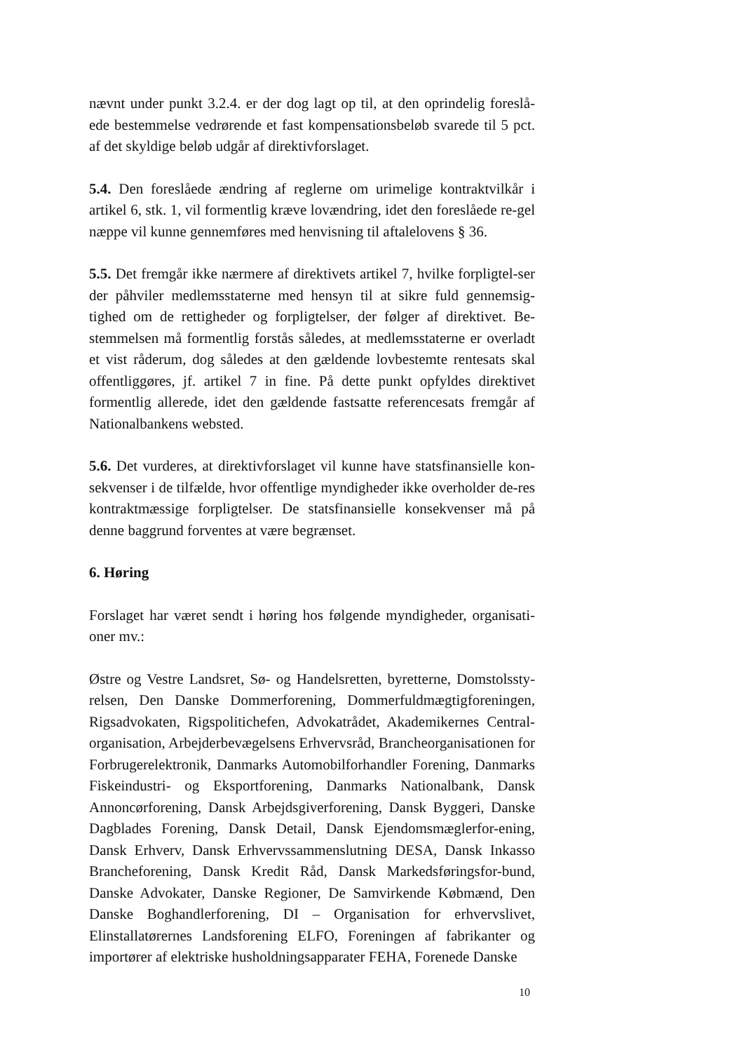nævnt under punkt 3.2.4. er der dog lagt op til, at den oprindelig foreslå-ede bestemmelse vedrørende et fast kompensationsbeløb svarede til 5 pct. af det skyldige beløb udgår af direktivforslaget.
5.4. Den foreslåede ændring af reglerne om urimelige kontraktvilkår i artikel 6, stk. 1, vil formentlig kræve lovændring, idet den foreslåede re-gel næppe vil kunne gennemføres med henvisning til aftalelovens § 36.
5.5. Det fremgår ikke nærmere af direktivets artikel 7, hvilke forpligtel-ser der påhviler medlemsstaterne med hensyn til at sikre fuld gennemsig-tighed om de rettigheder og forpligtelser, der følger af direktivet. Be-stemmelsen må formentlig forstås således, at medlemsstaterne er overladt et vist råderum, dog således at den gældende lovbestemte rentesats skal offentliggøres, jf. artikel 7 in fine. På dette punkt opfyldes direktivet formentlig allerede, idet den gældende fastsatte referencesats fremgår af Nationalbankens websted.
5.6. Det vurderes, at direktivforslaget vil kunne have statsfinansielle kon-sekvenser i de tilfælde, hvor offentlige myndigheder ikke overholder de-res kontraktmæssige forpligtelser. De statsfinansielle konsekvenser må på denne baggrund forventes at være begrænset.
6. Høring
Forslaget har været sendt i høring hos følgende myndigheder, organisati-oner mv.:
Østre og Vestre Landsret, Sø- og Handelsretten, byretterne, Domstolssty-relsen, Den Danske Dommerforening, Dommerfuldmægtigforeningen, Rigsadvokaten, Rigspolitichefen, Advokatrådet, Akademikernes Central-organisation, Arbejderbevægelsens Erhvervsråd, Brancheorganisationen for Forbrugerelektronik, Danmarks Automobilforhandler Forening, Danmarks Fiskeindustri- og Eksportforening, Danmarks Nationalbank, Dansk Annoncørforening, Dansk Arbejdsgiverforening, Dansk Byggeri, Danske Dagblades Forening, Dansk Detail, Dansk Ejendomsmæglerfor-ening, Dansk Erhverv, Dansk Erhvervssammenslutning DESA, Dansk Inkasso Brancheforening, Dansk Kredit Råd, Dansk Markedsføringsfor-bund, Danske Advokater, Danske Regioner, De Samvirkende Købmænd, Den Danske Boghandlerforening, DI – Organisation for erhvervslivet, Elinstallatørernes Landsforening ELFO, Foreningen af fabrikanter og importører af elektriske husholdningsapparater FEHA, Forenede Danske
10